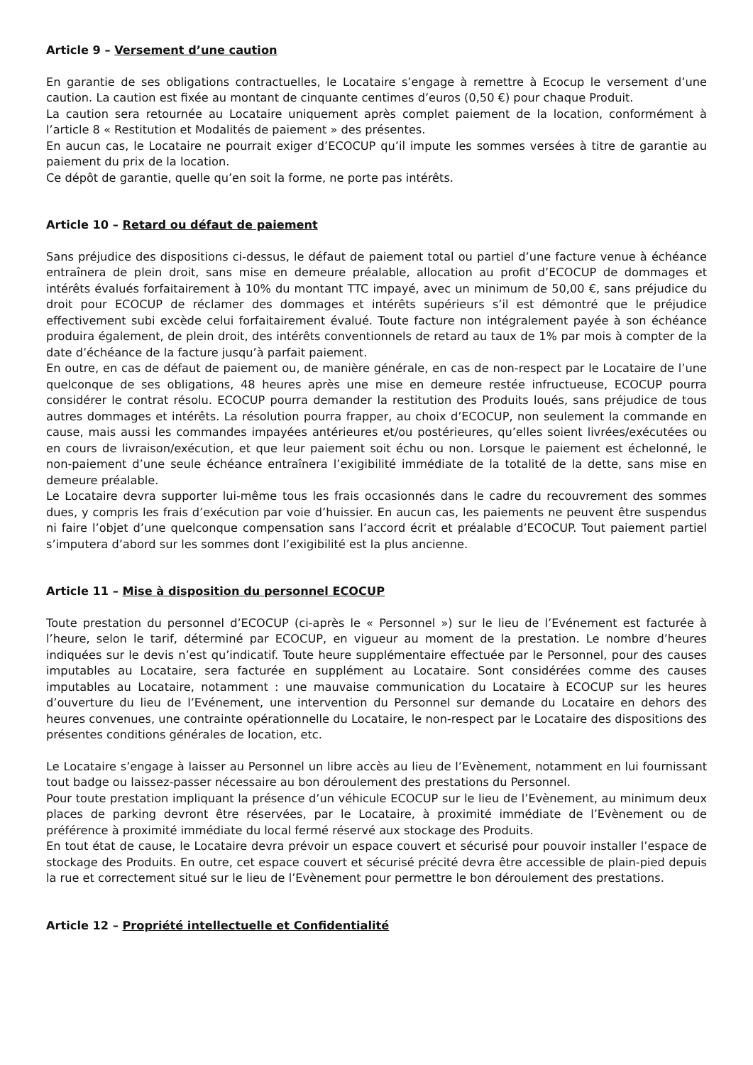Article 9 – Versement d’une caution
En garantie de ses obligations contractuelles, le Locataire s’engage à remettre à Ecocup le versement d’une caution. La caution est fixée au montant de cinquante centimes d’euros (0,50 €) pour chaque Produit.
La caution sera retournée au Locataire uniquement après complet paiement de la location, conformément à l’article 8 « Restitution et Modalités de paiement » des présentes.
En aucun cas, le Locataire ne pourrait exiger d’ECOCUP qu’il impute les sommes versées à titre de garantie au paiement du prix de la location.
Ce dépôt de garantie, quelle qu’en soit la forme, ne porte pas intérêts.
Article 10 – Retard ou défaut de paiement
Sans préjudice des dispositions ci-dessus, le défaut de paiement total ou partiel d’une facture venue à échéance entraînera de plein droit, sans mise en demeure préalable, allocation au profit d’ECOCUP de dommages et intérêts évalués forfaitairement à 10% du montant TTC impayé, avec un minimum de 50,00 €, sans préjudice du droit pour ECOCUP de réclamer des dommages et intérêts supérieurs s’il est démontré que le préjudice effectivement subi excède celui forfaitairement évalué. Toute facture non intégralement payée à son échéance produira également, de plein droit, des intérêts conventionnels de retard au taux de 1% par mois à compter de la date d’échéance de la facture jusqu’à parfait paiement.
En outre, en cas de défaut de paiement ou, de manière générale, en cas de non-respect par le Locataire de l’une quelconque de ses obligations, 48 heures après une mise en demeure restée infructueuse, ECOCUP pourra considérer le contrat résolu. ECOCUP pourra demander la restitution des Produits loués, sans préjudice de tous autres dommages et intérêts. La résolution pourra frapper, au choix d’ECOCUP, non seulement la commande en cause, mais aussi les commandes impayées antérieures et/ou postérieures, qu’elles soient livrées/exécutées ou en cours de livraison/exécution, et que leur paiement soit échu ou non. Lorsque le paiement est échelonné, le non-paiement d’une seule échéance entraînera l’exigibilité immédiate de la totalité de la dette, sans mise en demeure préalable.
Le Locataire devra supporter lui-même tous les frais occasionnés dans le cadre du recouvrement des sommes dues, y compris les frais d’exécution par voie d’huissier. En aucun cas, les paiements ne peuvent être suspendus ni faire l’objet d’une quelconque compensation sans l’accord écrit et préalable d’ECOCUP. Tout paiement partiel s’imputera d’abord sur les sommes dont l’exigibilité est la plus ancienne.
Article 11 – Mise à disposition du personnel ECOCUP
Toute prestation du personnel d’ECOCUP (ci-après le « Personnel ») sur le lieu de l’Evénement est facturée à l’heure, selon le tarif, déterminé par ECOCUP, en vigueur au moment de la prestation. Le nombre d’heures indiquées sur le devis n’est qu’indicatif. Toute heure supplémentaire effectuée par le Personnel, pour des causes imputables au Locataire, sera facturée en supplément au Locataire. Sont considérées comme des causes imputables au Locataire, notamment : une mauvaise communication du Locataire à ECOCUP sur les heures d’ouverture du lieu de l’Evénement, une intervention du Personnel sur demande du Locataire en dehors des heures convenues, une contrainte opérationnelle du Locataire, le non-respect par le Locataire des dispositions des présentes conditions générales de location, etc.
Le Locataire s’engage à laisser au Personnel un libre accès au lieu de l’Evènement, notamment en lui fournissant tout badge ou laissez-passer nécessaire au bon déroulement des prestations du Personnel.
Pour toute prestation impliquant la présence d’un véhicule ECOCUP sur le lieu de l’Evènement, au minimum deux places de parking devront être réservées, par le Locataire, à proximité immédiate de l’Evènement ou de préférence à proximité immédiate du local fermé réservé aux stockage des Produits.
En tout état de cause, le Locataire devra prévoir un espace couvert et sécurisé pour pouvoir installer l’espace de stockage des Produits. En outre, cet espace couvert et sécurisé précité devra être accessible de plain-pied depuis la rue et correctement situé sur le lieu de l’Evènement pour permettre le bon déroulement des prestations.
Article 12 – Propriété intellectuelle et Confidentialité